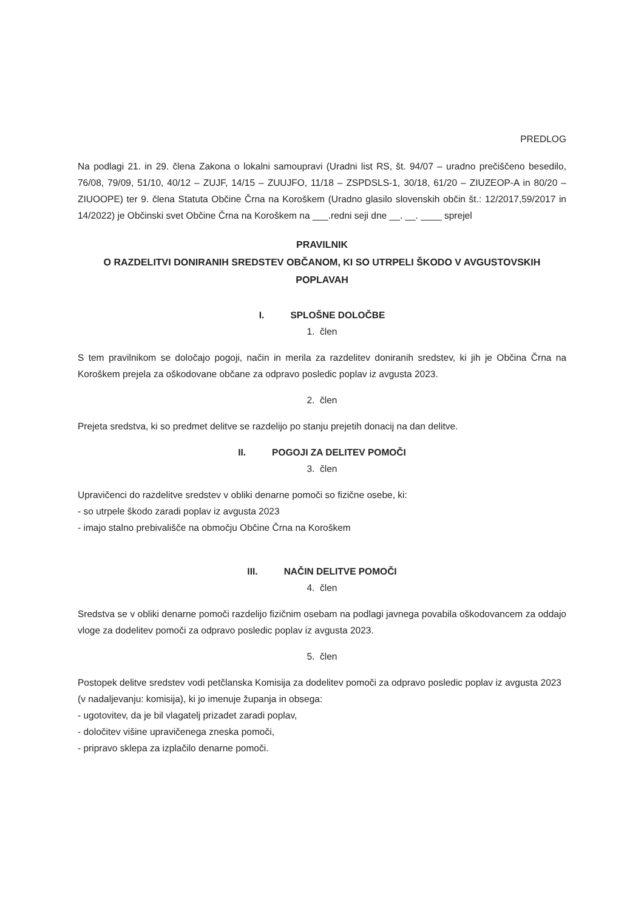PREDLOG
Na podlagi 21. in 29. člena Zakona o lokalni samoupravi (Uradni list RS, št. 94/07 – uradno prečiščeno besedilo, 76/08, 79/09, 51/10, 40/12 – ZUJF, 14/15 – ZUUJFO, 11/18 – ZSPDSLS-1, 30/18, 61/20 – ZIUZEOP-A in 80/20 – ZIUOOPE) ter 9. člena Statuta Občine Črna na Koroškem (Uradno glasilo slovenskih občin št.: 12/2017,59/2017 in 14/2022) je Občinski svet Občine Črna na Koroškem na ___.redni seji dne __. __. ____ sprejel
PRAVILNIK
O RAZDELITVI DONIRANIH SREDSTEV OBČANOM, KI SO UTRPELI ŠKODO V AVGUSTOVSKIH POPLAVAH
I. SPLOŠNE DOLOČBE
1. člen
S tem pravilnikom se določajo pogoji, način in merila za razdelitev doniranih sredstev, ki jih je Občina Črna na Koroškem prejela za oškodovane občane za odpravo posledic poplav iz avgusta 2023.
2. člen
Prejeta sredstva, ki so predmet delitve se razdelijo po stanju prejetih donacij na dan delitve.
II. POGOJI ZA DELITEV POMOČI
3. člen
Upravičenci do razdelitve sredstev v obliki denarne pomoči so fizične osebe, ki:
- so utrpele škodo zaradi poplav iz avgusta 2023
- imajo stalno prebivališče na območju Občine Črna na Koroškem
III. NAČIN DELITVE POMOČI
4. člen
Sredstva se v obliki denarne pomoči razdelijo fizičnim osebam na podlagi javnega povabila oškodovancem za oddajo vloge za dodelitev pomoči za odpravo posledic poplav iz avgusta 2023.
5. člen
Postopek delitve sredstev vodi petčlanska Komisija za dodelitev pomoči za odpravo posledic poplav iz avgusta 2023 (v nadaljevanju: komisija), ki jo imenuje županja in obsega:
- ugotovitev, da je bil vlagatelj prizadet zaradi poplav,
- določitev višine upravičenega zneska pomoči,
- pripravo sklepa za izplačilo denarne pomoči.